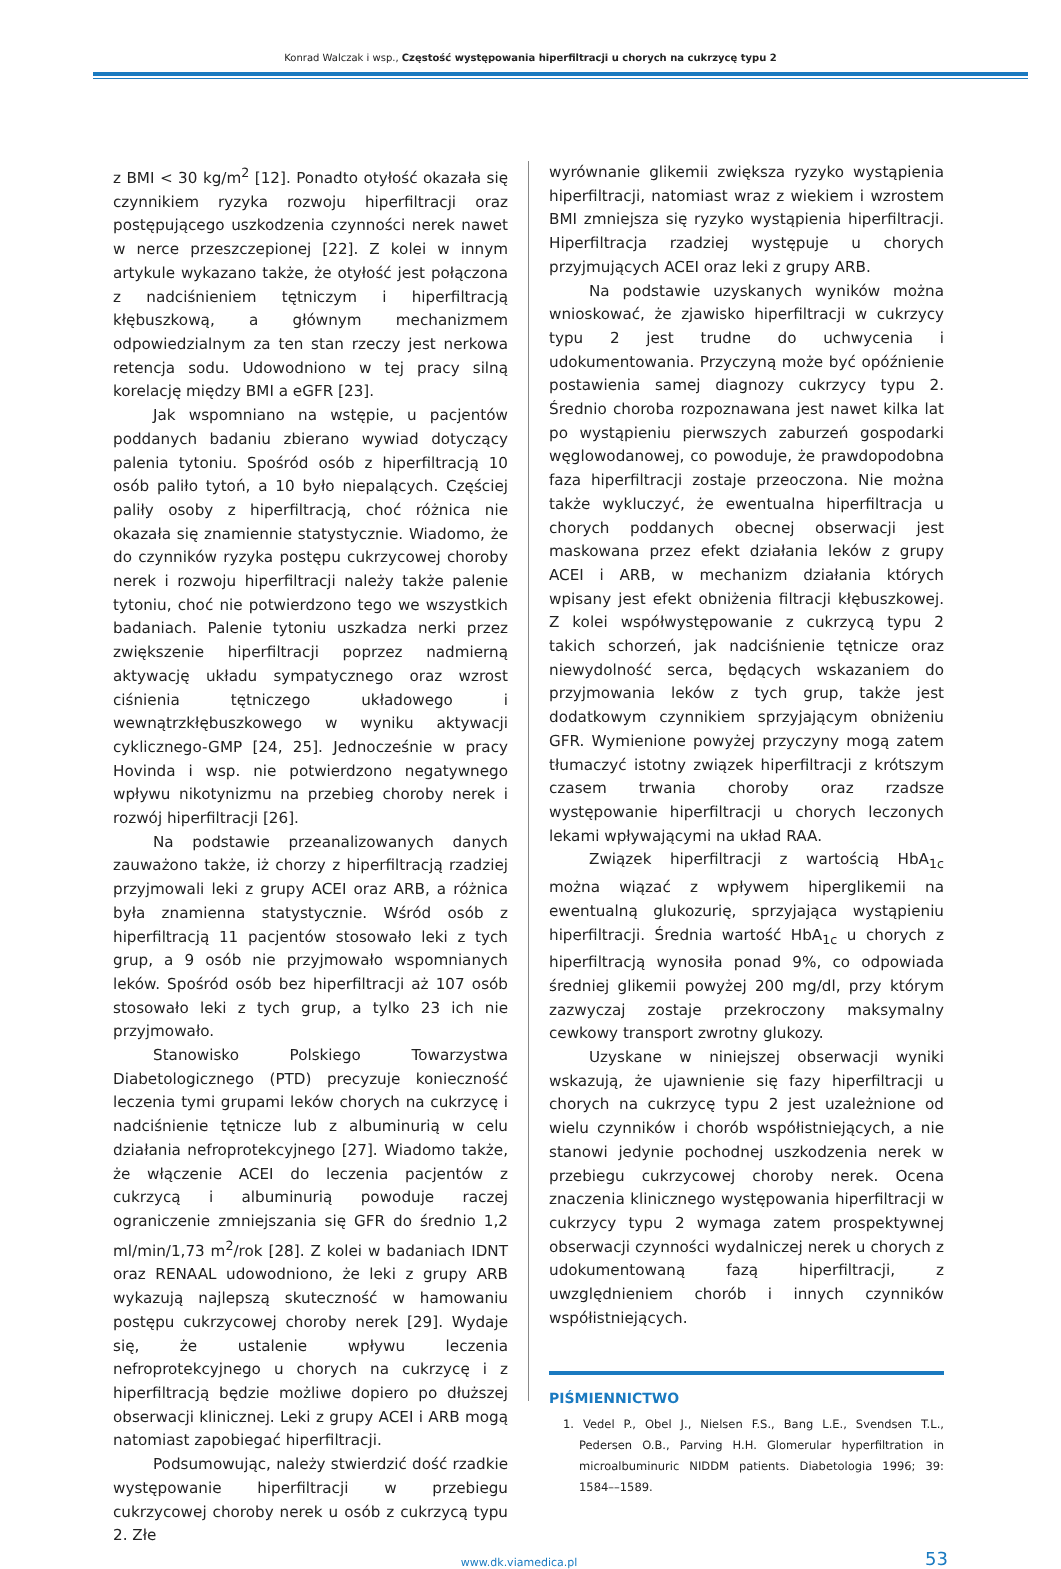Konrad Walczak i wsp., Częstość występowania hiperfiltracji u chorych na cukrzycę typu 2
z BMI < 30 kg/m<sup>2</sup> [12]. Ponadto otyłość okazała się czynnikiem ryzyka rozwoju hiperfiltracji oraz postępującego uszkodzenia czynności nerek nawet w nerce przeszczepionej [22]. Z kolei w innym artykule wykazano także, że otyłość jest połączona z nadciśnieniem tętniczym i hiperfiltracją kłębuszkową, a głównym mechanizmem odpowiedzialnym za ten stan rzeczy jest nerkowa retencja sodu. Udowodniono w tej pracy silną korelację między BMI a eGFR [23].
Jak wspomniano na wstępie, u pacjentów poddanych badaniu zbierano wywiad dotyczący palenia tytoniu. Spośród osób z hiperfiltracją 10 osób paliło tytoń, a 10 było niepalących. Częściej paliły osoby z hiperfiltracją, choć różnica nie okazała się znamiennie statystycznie. Wiadomo, że do czynników ryzyka postępu cukrzycowej choroby nerek i rozwoju hiperfiltracji należy także palenie tytoniu, choć nie potwierdzono tego we wszystkich badaniach. Palenie tytoniu uszkadza nerki przez zwiększenie hiperfiltracji poprzez nadmierną aktywację układu sympatycznego oraz wzrost ciśnienia tętniczego układowego i wewnątrzkłębuszkowego w wyniku aktywacji cyklicznego-GMP [24, 25]. Jednocześnie w pracy Hovinda i wsp. nie potwierdzono negatywnego wpływu nikotynizmu na przebieg choroby nerek i rozwój hiperfiltracji [26].
Na podstawie przeanalizowanych danych zauważono także, iż chorzy z hiperfiltracją rzadziej przyjmowali leki z grupy ACEI oraz ARB, a różnica była znamienna statystycznie. Wśród osób z hiperfiltracją 11 pacjentów stosowało leki z tych grup, a 9 osób nie przyjmowało wspomnianych leków. Spośród osób bez hiperfiltracji aż 107 osób stosowało leki z tych grup, a tylko 23 ich nie przyjmowało.
Stanowisko Polskiego Towarzystwa Diabetologicznego (PTD) precyzuje konieczność leczenia tymi grupami leków chorych na cukrzycę i nadciśnienie tętnicze lub z albuminurią w celu działania nefroprotekcyjnego [27]. Wiadomo także, że włączenie ACEI do leczenia pacjentów z cukrzycą i albuminurią powoduje raczej ograniczenie zmniejszania się GFR do średnio 1,2 ml/min/1,73 m<sup>2</sup>/rok [28]. Z kolei w badaniach IDNT oraz RENAAL udowodniono, że leki z grupy ARB wykazują najlepszą skuteczność w hamowaniu postępu cukrzycowej choroby nerek [29]. Wydaje się, że ustalenie wpływu leczenia nefroprotekcyjnego u chorych na cukrzycę i z hiperfiltracją będzie możliwe dopiero po dłuższej obserwacji klinicznej. Leki z grupy ACEI i ARB mogą natomiast zapobiegać hiperfiltracji.
Podsumowując, należy stwierdzić dość rzadkie występowanie hiperfiltracji w przebiegu cukrzycowej choroby nerek u osób z cukrzycą typu 2. Złe
wyrównanie glikemii zwiększa ryzyko wystąpienia hiperfiltracji, natomiast wraz z wiekiem i wzrostem BMI zmniejsza się ryzyko wystąpienia hiperfiltracji. Hiperfiltracja rzadziej występuje u chorych przyjmujących ACEI oraz leki z grupy ARB.
Na podstawie uzyskanych wyników można wnioskować, że zjawisko hiperfiltracji w cukrzycy typu 2 jest trudne do uchwycenia i udokumentowania. Przyczyną może być opóźnienie postawienia samej diagnozy cukrzycy typu 2. Średnio choroba rozpoznawana jest nawet kilka lat po wystąpieniu pierwszych zaburzeń gospodarki węglowodanowej, co powoduje, że prawdopodobna faza hiperfiltracji zostaje przeoczona. Nie można także wykluczyć, że ewentualna hiperfiltracja u chorych poddanych obecnej obserwacji jest maskowana przez efekt działania leków z grupy ACEI i ARB, w mechanizm działania których wpisany jest efekt obniżenia filtracji kłębuszkowej. Z kolei współwystępowanie z cukrzycą typu 2 takich schorzeń, jak nadciśnienie tętnicze oraz niewydolność serca, będących wskazaniem do przyjmowania leków z tych grup, także jest dodatkowym czynnikiem sprzyjającym obniżeniu GFR. Wymienione powyżej przyczyny mogą zatem tłumaczyć istotny związek hiperfiltracji z krótszym czasem trwania choroby oraz rzadsze występowanie hiperfiltracji u chorych leczonych lekami wpływającymi na układ RAA.
Związek hiperfiltracji z wartością HbA<sub>1c</sub> można wiązać z wpływem hiperglikemii na ewentualną glukozurię, sprzyjająca wystąpieniu hiperfiltracji. Średnia wartość HbA<sub>1c</sub> u chorych z hiperfiltracją wynosiła ponad 9%, co odpowiada średniej glikemii powyżej 200 mg/dl, przy którym zazwyczaj zostaje przekroczony maksymalny cewkowy transport zwrotny glukozy.
Uzyskane w niniejszej obserwacji wyniki wskazują, że ujawnienie się fazy hiperfiltracji u chorych na cukrzycę typu 2 jest uzależnione od wielu czynników i chorób współistniejących, a nie stanowi jedynie pochodnej uszkodzenia nerek w przebiegu cukrzycowej choroby nerek. Ocena znaczenia klinicznego występowania hiperfiltracji w cukrzycy typu 2 wymaga zatem prospektywnej obserwacji czynności wydalniczej nerek u chorych z udokumentowaną fazą hiperfiltracji, z uwzględnieniem chorób i innych czynników współistniejących.
PIŚMIENNICTWO
1. Vedel P., Obel J., Nielsen F.S., Bang L.E., Svendsen T.L., Pedersen O.B., Parving H.H. Glomerular hyperfiltration in microalbuminuric NIDDM patients. Diabetologia 1996; 39: 1584––1589.
www.dk.viamedica.pl
53